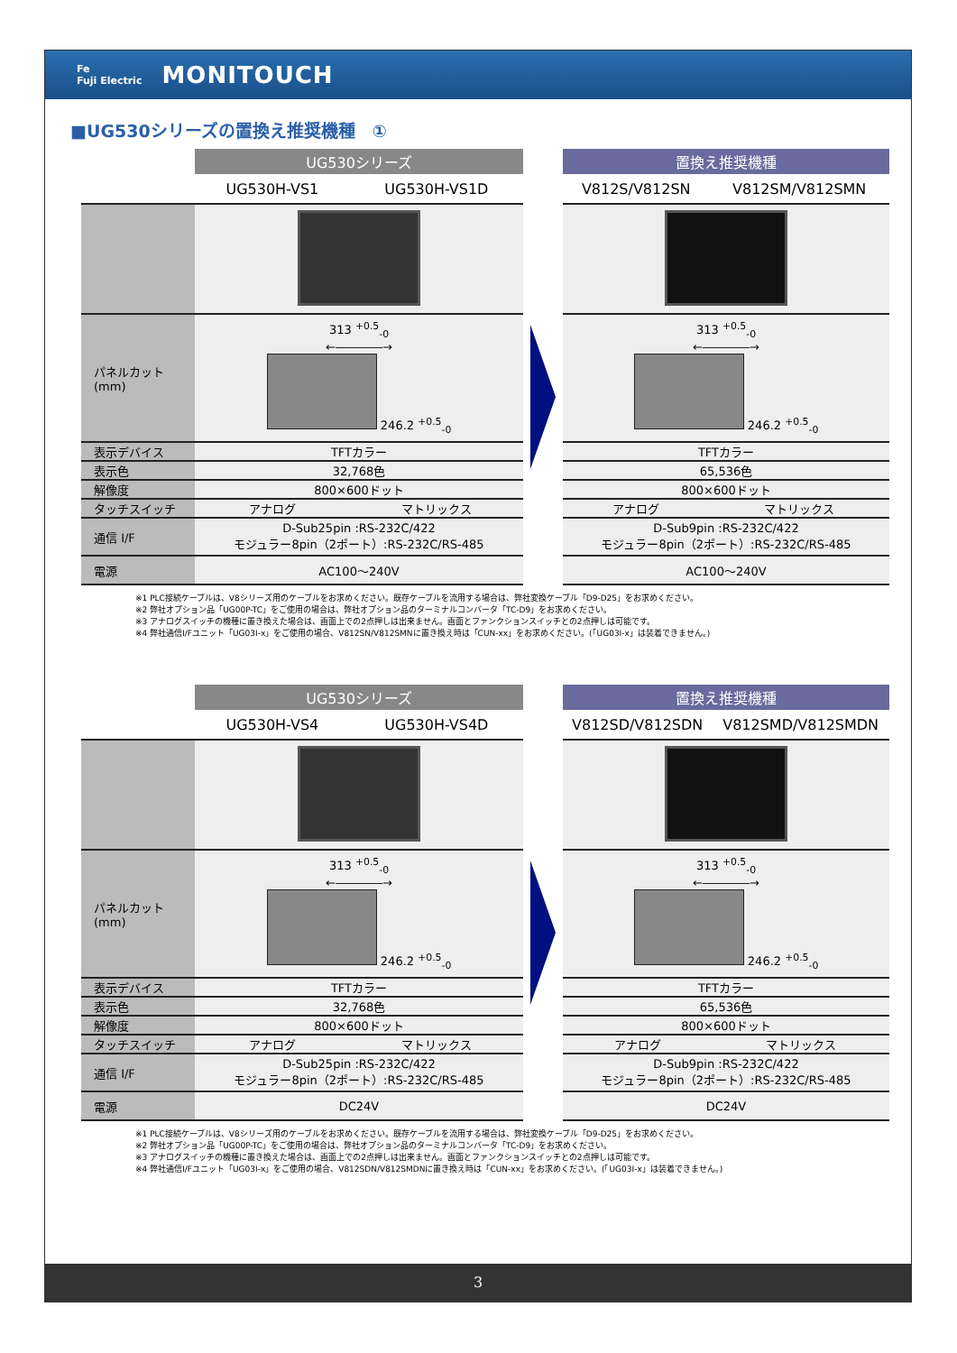Fe
Fuji Electric MONITOUCH
■UG530シリーズの置換え推奨機種　①
| | UG530シリーズ | |
| --- | --- | --- |
| | UG530H-VS1 | UG530H-VS1D |
| パネルカット (mm) | 313 <sup>+0.5</sup><sub>-0</sub> ←――――→ 246.2 <sup>+0.5</sup><sub>-0</sub> | |
| 表示デバイス | TFTカラー | |
| 表示色 | 32,768色 | |
| 解像度 | 800×600ドット | |
| タッチスイッチ | アナログ | マトリックス |
| 通信 I/F | D-Sub25pin :RS-232C/422 モジュラー8pin（2ポート）:RS-232C/RS-485 | |
| 電源 | AC100～240V | |
| 置換え推奨機種 | |
| --- | --- |
| V812S/V812SN | V812SM/V812SMN |
| 313 <sup>+0.5</sup><sub>-0</sub> ←――――→ 246.2 <sup>+0.5</sup><sub>-0</sub> | |
| TFTカラー | |
| 65,536色 | |
| 800×600ドット | |
| アナログ | マトリックス |
| D-Sub9pin :RS-232C/422 モジュラー8pin（2ポート）:RS-232C/RS-485 | |
| AC100～240V | |
※1 PLC接続ケーブルは、V8シリーズ用のケーブルをお求めください。既存ケーブルを流用する場合は、弊社変換ケーブル「D9-D25」をお求めください。
※2 弊社オプション品「UG00P-TC」をご使用の場合は、弊社オプション品のターミナルコンバータ「TC-D9」をお求めください。
※3 アナログスイッチの機種に置き換えた場合は、画面上での2点押しは出来ません。画面とファンクションスイッチとの2点押しは可能です。
※4 弊社通信I/Fユニット「UG03I-x」をご使用の場合、V812SN/V812SMNに置き換え時は「CUN-xx」をお求めください。(「UG03I-x」は装着できません。)
| | UG530シリーズ | |
| --- | --- | --- |
| | UG530H-VS4 | UG530H-VS4D |
| パネルカット (mm) | 313 <sup>+0.5</sup><sub>-0</sub> ←――――→ 246.2 <sup>+0.5</sup><sub>-0</sub> | |
| 表示デバイス | TFTカラー | |
| 表示色 | 32,768色 | |
| 解像度 | 800×600ドット | |
| タッチスイッチ | アナログ | マトリックス |
| 通信 I/F | D-Sub25pin :RS-232C/422 モジュラー8pin（2ポート）:RS-232C/RS-485 | |
| 電源 | DC24V | |
| 置換え推奨機種 | |
| --- | --- |
| V812SD/V812SDN | V812SMD/V812SMDN |
| 313 <sup>+0.5</sup><sub>-0</sub> ←――――→ 246.2 <sup>+0.5</sup><sub>-0</sub> | |
| TFTカラー | |
| 65,536色 | |
| 800×600ドット | |
| アナログ | マトリックス |
| D-Sub9pin :RS-232C/422 モジュラー8pin（2ポート）:RS-232C/RS-485 | |
| DC24V | |
※1 PLC接続ケーブルは、V8シリーズ用のケーブルをお求めください。既存ケーブルを流用する場合は、弊社変換ケーブル「D9-D25」をお求めください。
※2 弊社オプション品「UG00P-TC」をご使用の場合は、弊社オプション品のターミナルコンバータ「TC-D9」をお求めください。
※3 アナログスイッチの機種に置き換えた場合は、画面上での2点押しは出来ません。画面とファンクションスイッチとの2点押しは可能です。
※4 弊社通信I/Fユニット「UG03I-x」をご使用の場合、V812SDN/V812SMDNに置き換え時は「CUN-xx」をお求めください。(「UG03I-x」は装着できません。)
3